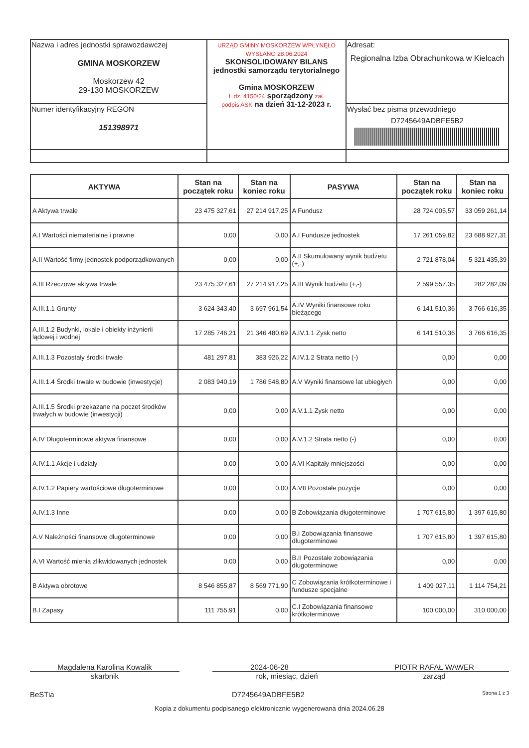| Nazwa i adres jednostki sprawozdawczej GMINA MOSKORZEW Moskorzew 42 29-130 MOSKORZEW | URZĄD GMINY MOSKORZEW WPŁYNĘŁO WYSŁANO 28.06.2024 SKONSOLIDOWANY BILANS jednostki samorządu terytorialnego Gmina MOSKORZEW L.dz. 4150/24 sporządzony zał. podpis ASK na dzień 31-12-2023 r. | Adresat: Regionalna Izba Obrachunkowa w Kielcach |
| Numer identyfikacyjny REGON 151398971 | | Wysłać bez pisma przewodniego D7245649ADBFE5B2 |
| AKTYWA | Stan na początek roku | Stan na koniec roku | PASYWA | Stan na początek roku | Stan na koniec roku |
| --- | --- | --- | --- | --- | --- |
| A Aktywa trwałe | 23 475 327,61 | 27 214 917,25 | A Fundusz | 28 724 005,57 | 33 059 261,14 |
| A.I Wartości niematerialne i prawne | 0,00 | 0,00 | A.I Fundusze jednostek | 17 261 059,82 | 23 688 927,31 |
| A.II Wartość firmy jednostek podporządkowanych | 0,00 | 0,00 | A.II Skumulowany wynik budżetu (+,-) | 2 721 878,04 | 5 321 435,39 |
| A.III Rzeczowe aktywa trwałe | 23 475 327,61 | 27 214 917,25 | A.III Wynik budżetu (+,-) | 2 599 557,35 | 282 282,09 |
| A.III.1.1 Grunty | 3 624 343,40 | 3 697 961,54 | A.IV Wyniki finansowe roku bieżącego | 6 141 510,36 | 3 766 616,35 |
| A.III.1.2 Budynki, lokale i obiekty inżynierii lądowej i wodnej | 17 285 746,21 | 21 346 480,69 | A.IV.1.1 Zysk netto | 6 141 510,36 | 3 766 616,35 |
| A.III.1.3 Pozostały środki trwałe | 481 297,81 | 383 926,22 | A.IV.1.2 Strata netto (-) | 0,00 | 0,00 |
| A.III.1.4 Środki trwałe w budowie (inwestycje) | 2 083 940,19 | 1 786 548,80 | A.V Wyniki finansowe lat ubiegłych | 0,00 | 0,00 |
| A.III.1.5 Środki przekazane na poczet środków trwałych w budowie (inwestycji) | 0,00 | 0,00 | A.V.1.1 Zysk netto | 0,00 | 0,00 |
| A.IV Długoterminowe aktywa finansowe | 0,00 | 0,00 | A.V.1.2 Strata netto (-) | 0,00 | 0,00 |
| A.IV.1.1 Akcje i udziały | 0,00 | 0,00 | A.VI Kapitały mniejszości | 0,00 | 0,00 |
| A.IV.1.2 Papiery wartościowe długoterminowe | 0,00 | 0,00 | A.VII Pozostałe pozycje | 0,00 | 0,00 |
| A.IV.1.3 Inne | 0,00 | 0,00 | B Zobowiązania długoterminowe | 1 707 615,80 | 1 397 615,80 |
| A.V Należności finansowe długoterminowe | 0,00 | 0,00 | B.I Zobowiązania finansowe długoterminowe | 1 707 615,80 | 1 397 615,80 |
| A.VI Wartość mienia zlikwidowanych jednostek | 0,00 | 0,00 | B.II Pozostałe zobowiązania długoterminowe | 0,00 | 0,00 |
| B Aktywa obrotowe | 8 546 855,87 | 8 569 771,90 | C Zobowiązania krótkoterminowe i fundusze specjalne | 1 409 027,11 | 1 114 754,21 |
| B.I Zapasy | 111 755,91 | 0,00 | C.I Zobowiązania finansowe krótkoterminowe | 100 000,00 | 310 000,00 |
Magdalena Karolina Kowalik
skarbnik
2024-06-28
rok, miesiąc, dzień
PIOTR RAFAŁ WAWER
zarząd
BeSTia D7245649ADBFE5B2 Strona 1 z 3
Kopia z dokumentu podpisanego elektronicznie wygenerowana dnia 2024.06.28